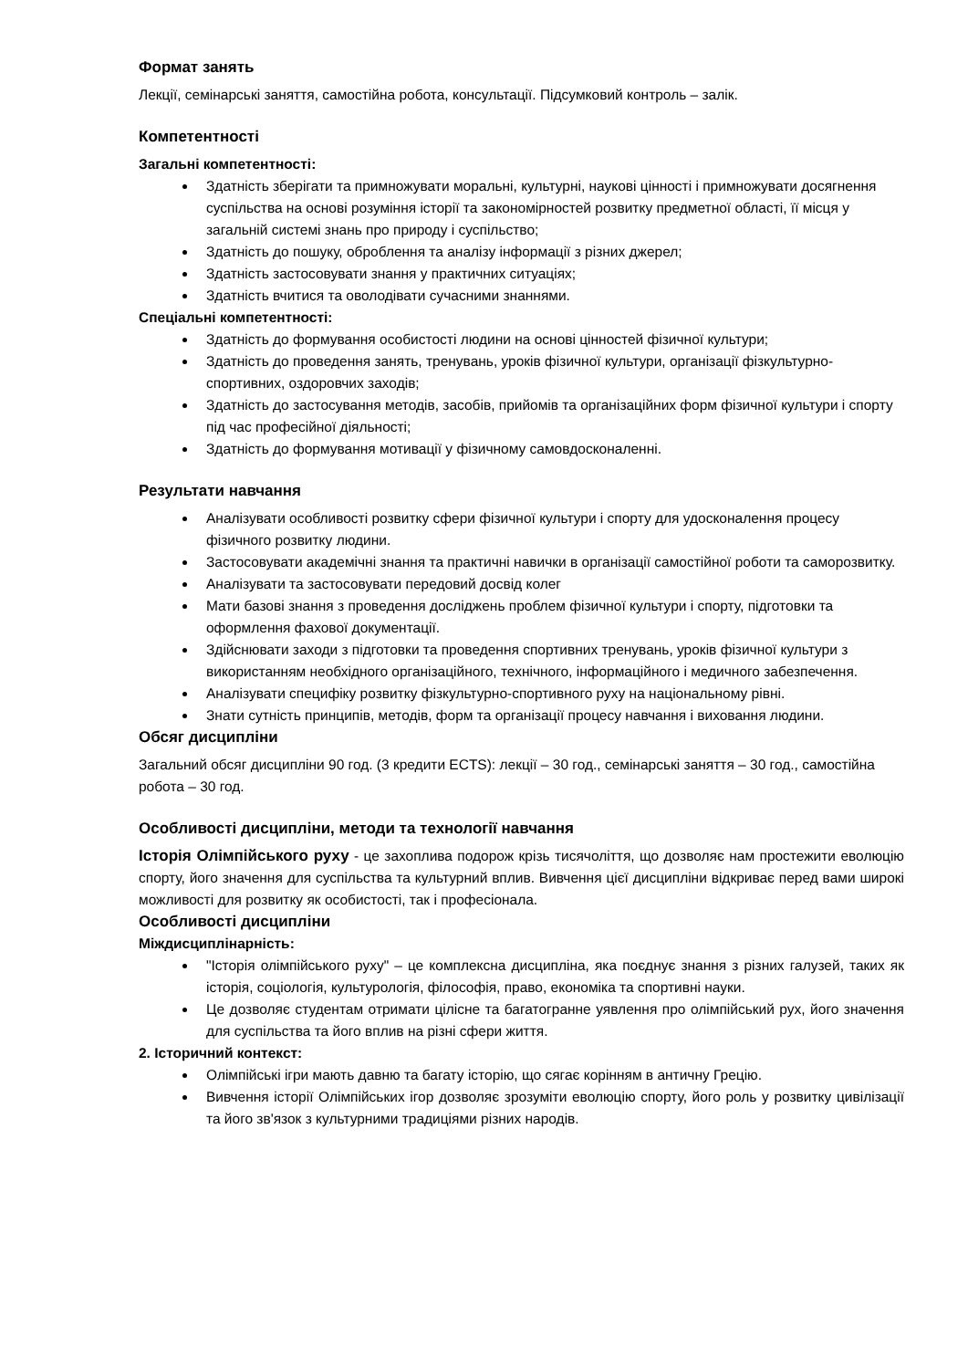Формат занять
Лекції, семінарські заняття, самостійна робота, консультації. Підсумковий контроль – залік.
Компетентності
Загальні компетентності:
Здатність зберігати та примножувати моральні, культурні, наукові цінності і примножувати досягнення суспільства на основі розуміння історії та закономірностей розвитку предметної області, її місця у загальній системі знань про природу і суспільство;
Здатність до пошуку, оброблення та аналізу інформації з різних джерел;
Здатність застосовувати знання у практичних ситуаціях;
Здатність вчитися та оволодівати сучасними знаннями.
Спеціальні компетентності:
Здатність до формування особистості людини на основі цінностей фізичної культури;
Здатність до проведення занять, тренувань, уроків фізичної культури, організації фізкультурно-спортивних, оздоровчих заходів;
Здатність до застосування методів, засобів, прийомів та організаційних форм фізичної культури і спорту під час професійної діяльності;
Здатність до формування мотивації у фізичному самовдосконаленні.
Результати навчання
Аналізувати особливості розвитку сфери фізичної культури і спорту для удосконалення процесу фізичного розвитку людини.
Застосовувати академічні знання та практичні навички в організації самостійної роботи та саморозвитку.
Аналізувати та застосовувати передовий досвід колег
Мати базові знання з проведення досліджень проблем фізичної культури і спорту, підготовки та оформлення фахової документації.
Здійснювати заходи з підготовки та проведення спортивних тренувань, уроків фізичної культури з використанням необхідного організаційного, технічного, інформаційного і медичного забезпечення.
Аналізувати специфіку розвитку фізкультурно-спортивного руху на національному рівні.
Знати сутність принципів, методів, форм та організації процесу навчання і виховання людини.
Обсяг дисципліни
Загальний обсяг дисципліни 90 год. (3 кредити ECTS): лекції – 30 год., семінарські заняття – 30 год., самостійна робота – 30 год.
Особливості дисципліни, методи та технології навчання
Історія Олімпійського руху - це захоплива подорож крізь тисячоліття, що дозволяє нам простежити еволюцію спорту, його значення для суспільства та культурний вплив. Вивчення цієї дисципліни відкриває перед вами широкі можливості для розвитку як особистості, так і професіонала.
Особливості дисципліни
Міждисциплінарність:
"Історія олімпійського руху" – це комплексна дисципліна, яка поєднує знання з різних галузей, таких як історія, соціологія, культурологія, філософія, право, економіка та спортивні науки.
Це дозволяє студентам отримати цілісне та багатогранне уявлення про олімпійський рух, його значення для суспільства та його вплив на різні сфери життя.
2. Історичний контекст:
Олімпійські ігри мають давню та багату історію, що сягає корінням в античну Грецію.
Вивчення історії Олімпійських ігор дозволяє зрозуміти еволюцію спорту, його роль у розвитку цивілізації та його зв'язок з культурними традиціями різних народів.